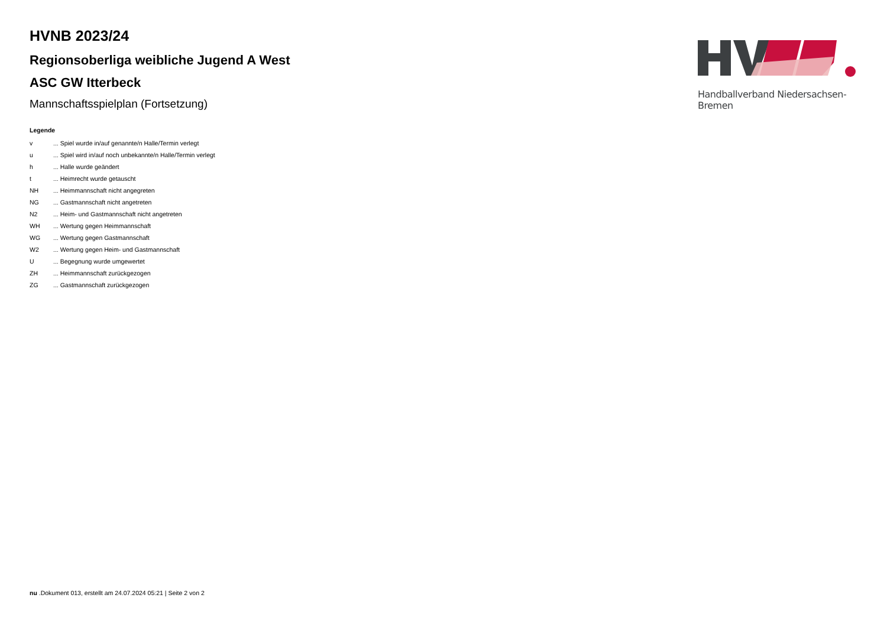HVNB 2023/24
Regionsoberliga weibliche Jugend A West
ASC GW Itterbeck
Mannschaftsspielplan (Fortsetzung)
Handballverband Niedersachsen-Bremen
Legende
| v | ... Spiel wurde in/auf genannte/n Halle/Termin verlegt |
| u | ... Spiel wird in/auf noch unbekannte/n Halle/Termin verlegt |
| h | ... Halle wurde geändert |
| t | ... Heimrecht wurde getauscht |
| NH | ... Heimmannschaft nicht angegreten |
| NG | ... Gastmannschaft nicht angetreten |
| N2 | ... Heim- und Gastmannschaft nicht angetreten |
| WH | ... Wertung gegen Heimmannschaft |
| WG | ... Wertung gegen Gastmannschaft |
| W2 | ... Wertung gegen Heim- und Gastmannschaft |
| U | ... Begegnung wurde umgewertet |
| ZH | ... Heimmannschaft zurückgezogen |
| ZG | ... Gastmannschaft zurückgezogen |
nu .Dokument 013, erstellt am 24.07.2024 05:21 | Seite 2 von 2